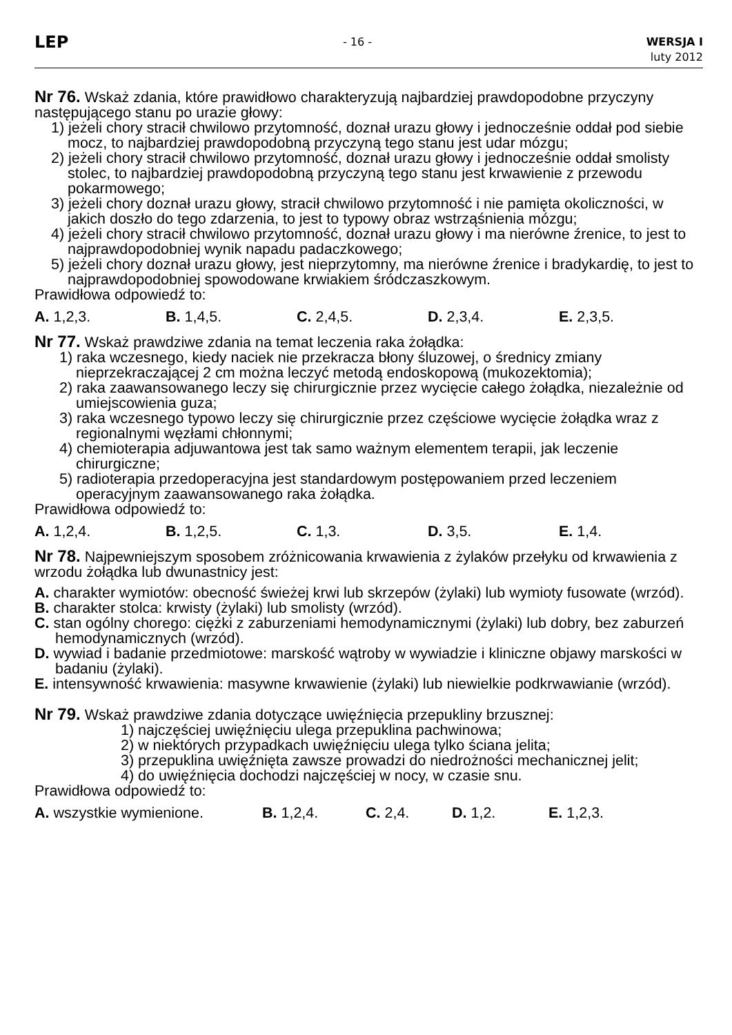LEP
- 16 - WERSJA I
luty 2012
Nr 76. Wskaż zdania, które prawidłowo charakteryzują najbardziej prawdopodobne przyczyny następującego stanu po urazie głowy:
1) jeżeli chory stracił chwilowo przytomność, doznał urazu głowy i jednocześnie oddał pod siebie mocz, to najbardziej prawdopodobną przyczyną tego stanu jest udar mózgu;
2) jeżeli chory stracił chwilowo przytomność, doznał urazu głowy i jednocześnie oddał smolisty stolec, to najbardziej prawdopodobną przyczyną tego stanu jest krwawienie z przewodu pokarmowego;
3) jeżeli chory doznał urazu głowy, stracił chwilowo przytomność i nie pamięta okoliczności, w jakich doszło do tego zdarzenia, to jest to typowy obraz wstrząśnienia mózgu;
4) jeżeli chory stracił chwilowo przytomność, doznał urazu głowy i ma nierówne źrenice, to jest to najprawdopodobniej wynik napadu padaczkowego;
5) jeżeli chory doznał urazu głowy, jest nieprzytomny, ma nierówne źrenice i bradykardię, to jest to najprawdopodobniej spowodowane krwiakiem śródczaszkowym.
Prawidłowa odpowiedź to:
A. 1,2,3. B. 1,4,5. C. 2,4,5. D. 2,3,4. E. 2,3,5.
Nr 77. Wskaż prawdziwe zdania na temat leczenia raka żołądka:
1) raka wczesnego, kiedy naciek nie przekracza błony śluzowej, o średnicy zmiany nieprzekraczającej 2 cm można leczyć metodą endoskopową (mukozektomia);
2) raka zaawansowanego leczy się chirurgicznie przez wycięcie całego żołądka, niezależnie od umiejscowienia guza;
3) raka wczesnego typowo leczy się chirurgicznie przez częściowe wycięcie żołądka wraz z regionalnymi węzłami chłonnymi;
4) chemioterapia adjuwantowa jest tak samo ważnym elementem terapii, jak leczenie chirurgiczne;
5) radioterapia przedoperacyjna jest standardowym postępowaniem przed leczeniem operacyjnym zaawansowanego raka żołądka.
Prawidłowa odpowiedź to:
A. 1,2,4. B. 1,2,5. C. 1,3. D. 3,5. E. 1,4.
Nr 78. Najpewniejszym sposobem zróżnicowania krwawienia z żylaków przełyku od krwawienia z wrzodu żołądka lub dwunastnicy jest:
A. charakter wymiotów: obecność świeżej krwi lub skrzepów (żylaki) lub wymioty fusowate (wrzód).
B. charakter stolca: krwisty (żylaki) lub smolisty (wrzód).
C. stan ogólny chorego: ciężki z zaburzeniami hemodynamicznymi (żylaki) lub dobry, bez zaburzeń hemodynamicznych (wrzód).
D. wywiad i badanie przedmiotowe: marskość wątroby w wywiadzie i kliniczne objawy marskości w badaniu (żylaki).
E. intensywność krwawienia: masywne krwawienie (żylaki) lub niewielkie podkrwawianie (wrzód).
Nr 79. Wskaż prawdziwe zdania dotyczące uwięźnięcia przepukliny brzusznej:
1) najczęściej uwięźnięciu ulega przepuklina pachwinowa;
2) w niektórych przypadkach uwięźnięciu ulega tylko ściana jelita;
3) przepuklina uwięźnięta zawsze prowadzi do niedrożności mechanicznej jelit;
4) do uwięźnięcia dochodzi najczęściej w nocy, w czasie snu.
Prawidłowa odpowiedź to:
A. wszystkie wymienione. B. 1,2,4. C. 2,4. D. 1,2. E. 1,2,3.